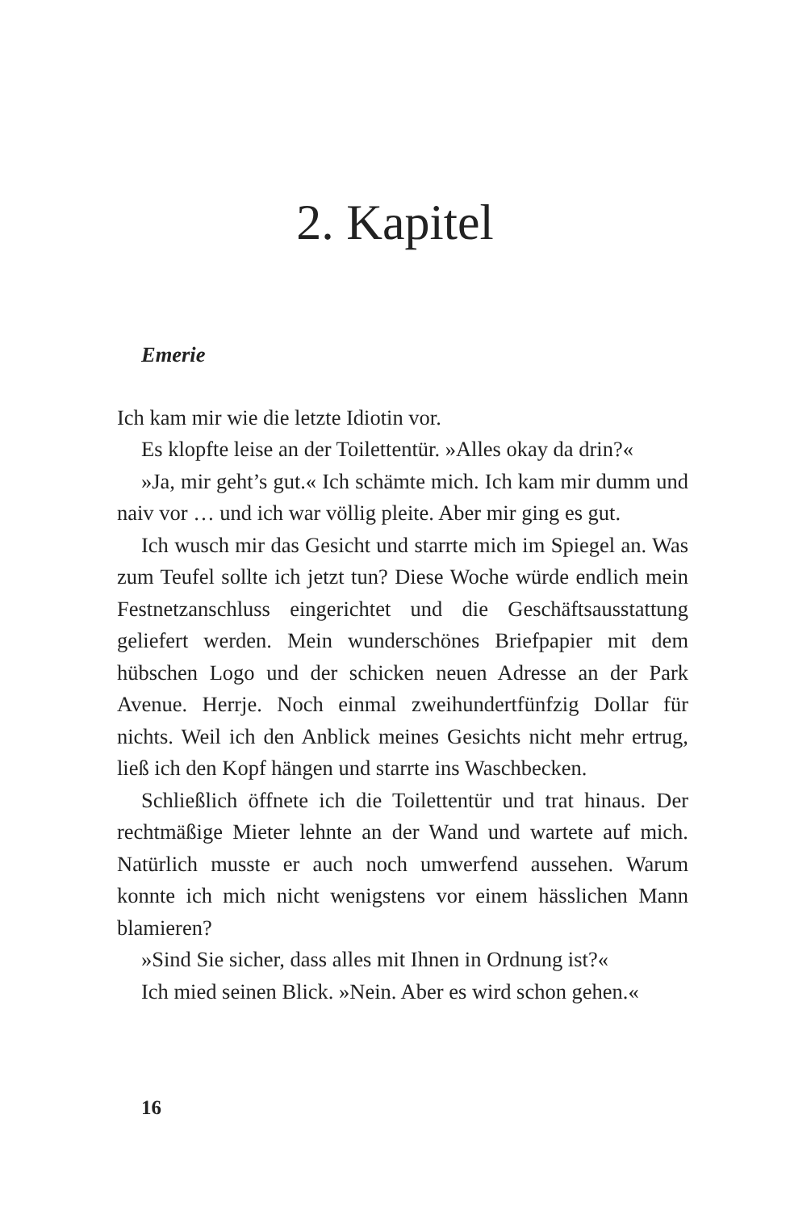2. Kapitel
Emerie
Ich kam mir wie die letzte Idiotin vor.
Es klopfte leise an der Toilettentür. »Alles okay da drin?«
»Ja, mir geht’s gut.« Ich schämte mich. Ich kam mir dumm und naiv vor … und ich war völlig pleite. Aber mir ging es gut.
Ich wusch mir das Gesicht und starrte mich im Spiegel an. Was zum Teufel sollte ich jetzt tun? Diese Woche würde endlich mein Festnetzanschluss eingerichtet und die Geschäftsausstattung geliefert werden. Mein wunderschönes Briefpapier mit dem hübschen Logo und der schicken neuen Adresse an der Park Avenue. Herrje. Noch einmal zweihundertfünfzig Dollar für nichts. Weil ich den Anblick meines Gesichts nicht mehr ertrug, ließ ich den Kopf hängen und starrte ins Waschbecken.
Schließlich öffnete ich die Toilettentür und trat hinaus. Der rechtmäßige Mieter lehnte an der Wand und wartete auf mich. Natürlich musste er auch noch umwerfend aussehen. Warum konnte ich mich nicht wenigstens vor einem hässlichen Mann blamieren?
»Sind Sie sicher, dass alles mit Ihnen in Ordnung ist?«
Ich mied seinen Blick. »Nein. Aber es wird schon gehen.«
16